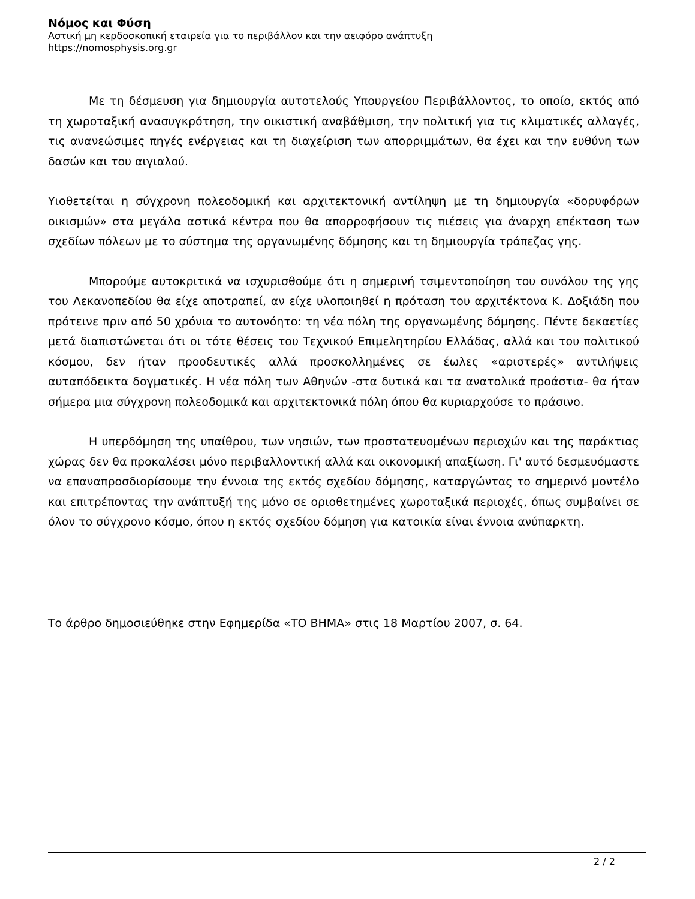Νόμος και Φύση
Αστική μη κερδοσκοπική εταιρεία για το περιβάλλον και την αειφόρο ανάπτυξη
https://nomosphysis.org.gr
Με τη δέσμευση για δημιουργία αυτοτελούς Υπουργείου Περιβάλλοντος, το οποίο, εκτός από τη χωροταξική ανασυγκρότηση, την οικιστική αναβάθμιση, την πολιτική για τις κλιματικές αλλαγές, τις ανανεώσιμες πηγές ενέργειας και τη διαχείριση των απορριμμάτων, θα έχει και την ευθύνη των δασών και του αιγιαλού.
Υιοθετείται η σύγχρονη πολεοδομική και αρχιτεκτονική αντίληψη με τη δημιουργία «δορυφόρων οικισμών» στα μεγάλα αστικά κέντρα που θα απορροφήσουν τις πιέσεις για άναρχη επέκταση των σχεδίων πόλεων με το σύστημα της οργανωμένης δόμησης και τη δημιουργία τράπεζας γης.
Μπορούμε αυτοκριτικά να ισχυρισθούμε ότι η σημερινή τσιμεντοποίηση του συνόλου της γης του Λεκανοπεδίου θα είχε αποτραπεί, αν είχε υλοποιηθεί η πρόταση του αρχιτέκτονα Κ. Δοξιάδη που πρότεινε πριν από 50 χρόνια το αυτονόητο: τη νέα πόλη της οργανωμένης δόμησης. Πέντε δεκαετίες μετά διαπιστώνεται ότι οι τότε θέσεις του Τεχνικού Επιμελητηρίου Ελλάδας, αλλά και του πολιτικού κόσμου, δεν ήταν προοδευτικές αλλά προσκολλημένες σε έωλες «αριστερές» αντιλήψεις αυταπόδεικτα δογματικές. Η νέα πόλη των Αθηνών -στα δυτικά και τα ανατολικά προάστια- θα ήταν σήμερα μια σύγχρονη πολεοδομικά και αρχιτεκτονικά πόλη όπου θα κυριαρχούσε το πράσινο.
Η υπερδόμηση της υπαίθρου, των νησιών, των προστατευομένων περιοχών και της παράκτιας χώρας δεν θα προκαλέσει μόνο περιβαλλοντική αλλά και οικονομική απαξίωση. Γι' αυτό δεσμευόμαστε να επαναπροσδιορίσουμε την έννοια της εκτός σχεδίου δόμησης, καταργώντας το σημερινό μοντέλο και επιτρέποντας την ανάπτυξή της μόνο σε οριοθετημένες χωροταξικά περιοχές, όπως συμβαίνει σε όλον το σύγχρονο κόσμο, όπου η εκτός σχεδίου δόμηση για κατοικία είναι έννοια ανύπαρκτη.
Το άρθρο δημοσιεύθηκε στην Εφημερίδα «ΤΟ ΒΗΜΑ» στις 18 Μαρτίου 2007, σ. 64.
2 / 2